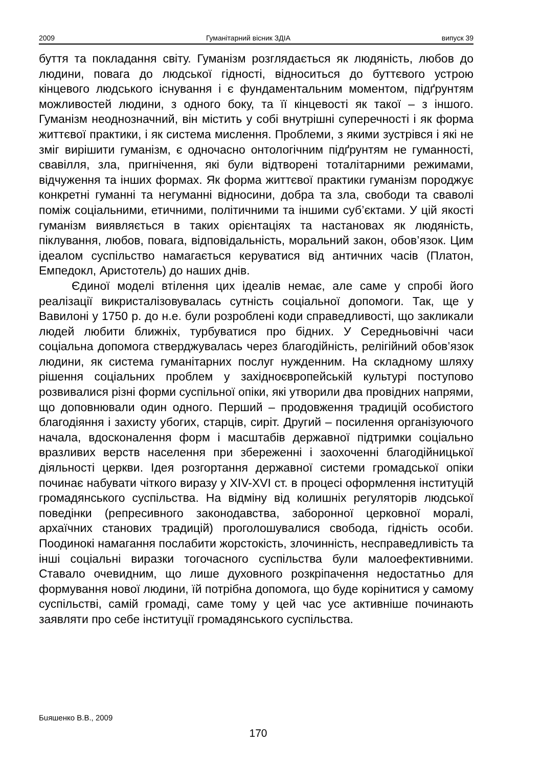2009 Гуманітарний вісник ЗДІА випуск 39
буття та покладання світу. Гуманізм розглядається як людяність, любов до людини, повага до людської гідності, відноситься до буттєвого устрою кінцевого людського існування і є фундаментальним моментом, підґрунтям можливостей людини, з одного боку, та її кінцевості як такої – з іншого. Гуманізм неоднозначний, він містить у собі внутрішні суперечності і як форма життєвої практики, і як система мислення. Проблеми, з якими зустрівся і які не зміг вирішити гуманізм, є одночасно онтологічним підґрунтям не гуманності, свавілля, зла, пригнічення, які були відтворені тоталітарними режимами, відчуження та інших формах. Як форма життєвої практики гуманізм породжує конкретні гуманні та негуманні відносини, добра та зла, свободи та сваволі поміж соціальними, етичними, політичними та іншими суб’єктами. У цій якості гуманізм виявляється в таких орієнтаціях та настановах як людяність, піклування, любов, повага, відповідальність, моральний закон, обов’язок. Цим ідеалом суспільство намагається керуватися від античних часів (Платон, Емпедокл, Аристотель) до наших днів.
Єдиної моделі втілення цих ідеалів немає, але саме у спробі його реалізації викристалізовувалась сутність соціальної допомоги. Так, ще у Вавилоні у 1750 р. до н.е. були розроблені коди справедливості, що закликали людей любити ближніх, турбуватися про бідних. У Середньовічні часи соціальна допомога стверджувалась через благодійність, релігійний обов’язок людини, як система гуманітарних послуг нужденним. На складному шляху рішення соціальних проблем у західноєвропейській культурі поступово розвивалися різні форми суспільної опіки, які утворили два провідних напрями, що доповнювали один одного. Перший – продовження традицій особистого благодіяння і захисту убогих, старців, сиріт. Другий – посилення організуючого начала, вдосконалення форм і масштабів державної підтримки соціально вразливих верств населення при збереженні і заохоченні благодійницької діяльності церкви. Ідея розгортання державної системи громадської опіки починає набувати чіткого виразу у XIV-XVI ст. в процесі оформлення інституцій громадянського суспільства. На відміну від колишніх регуляторів людської поведінки (репресивного законодавства, заборонної церковної моралі, архаїчних станових традицій) проголошувалися свобода, гідність особи. Поодинокі намагання послабити жорстокість, злочинність, несправедливість та інші соціальні виразки тогочасного суспільства були малоефективними. Ставало очевидним, що лише духовного розкріпачення недостатньо для формування нової людини, їй потрібна допомога, що буде корінитися у самому суспільстві, самій громаді, саме тому у цей час усе активніше починають заявляти про себе інституції громадянського суспільства.
Бuяшенко В.В., 2009
170